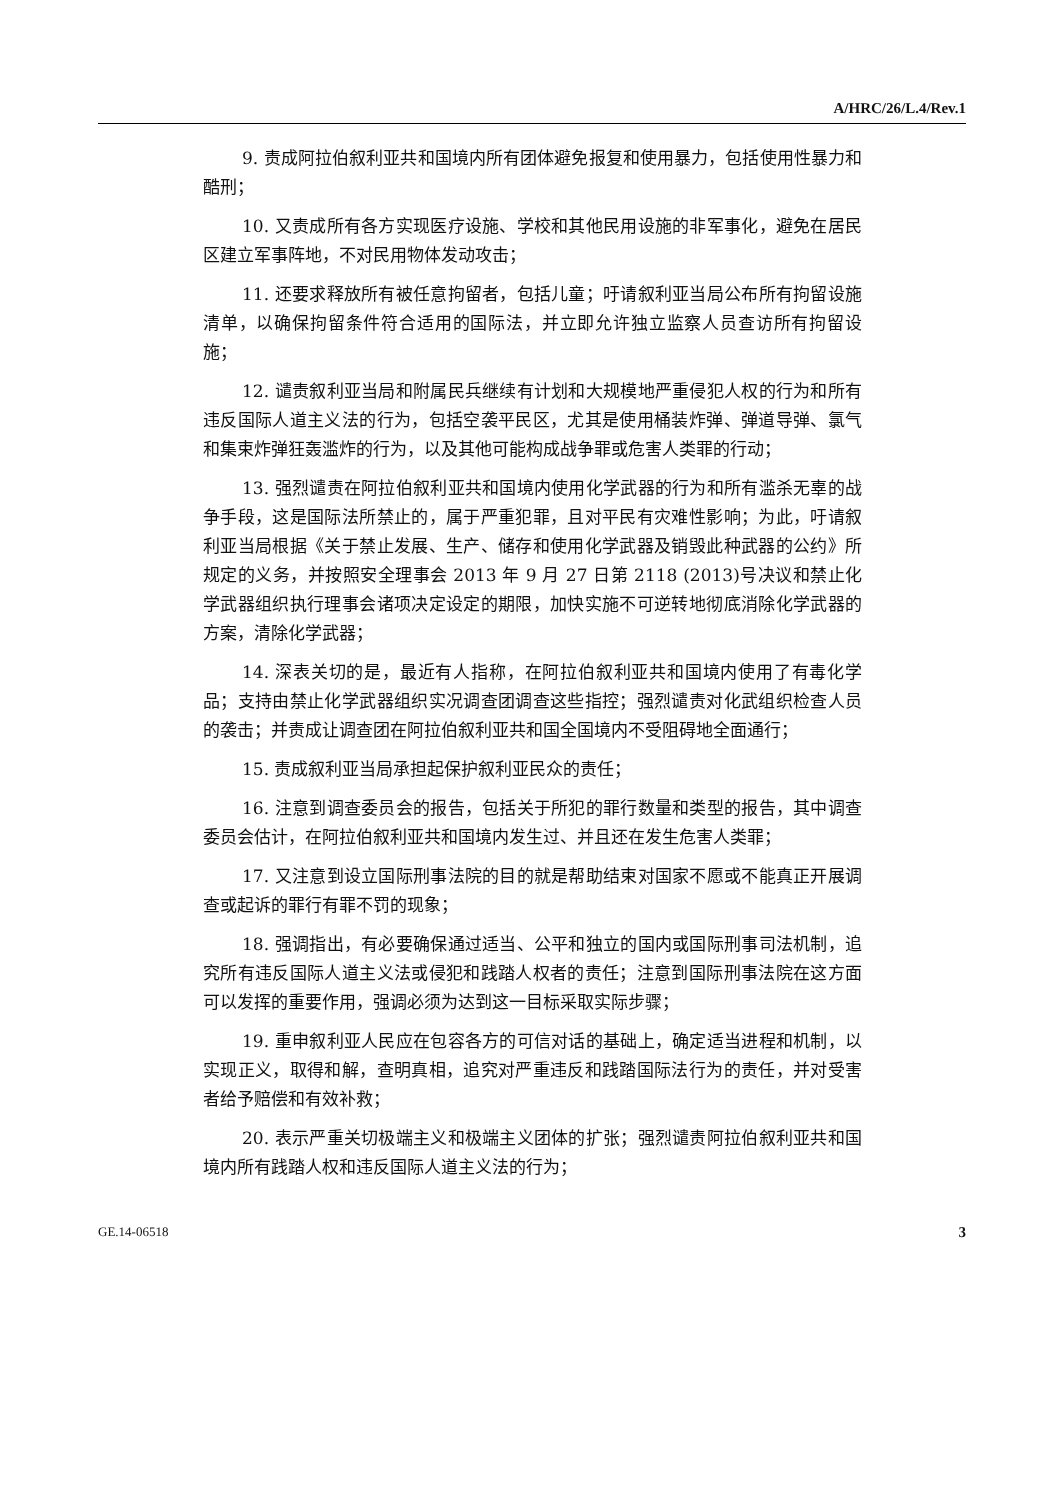A/HRC/26/L.4/Rev.1
9. 责成阿拉伯叙利亚共和国境内所有团体避免报复和使用暴力，包括使用性暴力和酷刑；
10. 又责成所有各方实现医疗设施、学校和其他民用设施的非军事化，避免在居民区建立军事阵地，不对民用物体发动攻击；
11. 还要求释放所有被任意拘留者，包括儿童；吁请叙利亚当局公布所有拘留设施清单，以确保拘留条件符合适用的国际法，并立即允许独立监察人员查访所有拘留设施；
12. 谴责叙利亚当局和附属民兵继续有计划和大规模地严重侵犯人权的行为和所有违反国际人道主义法的行为，包括空袭平民区，尤其是使用桶装炸弹、弹道导弹、氯气和集束炸弹狂轰滥炸的行为，以及其他可能构成战争罪或危害人类罪的行动；
13. 强烈谴责在阿拉伯叙利亚共和国境内使用化学武器的行为和所有滥杀无辜的战争手段，这是国际法所禁止的，属于严重犯罪，且对平民有灾难性影响；为此，吁请叙利亚当局根据《关于禁止发展、生产、储存和使用化学武器及销毁此种武器的公约》所规定的义务，并按照安全理事会 2013 年 9 月 27 日第 2118 (2013)号决议和禁止化学武器组织执行理事会诸项决定设定的期限，加快实施不可逆转地彻底消除化学武器的方案，清除化学武器；
14. 深表关切的是，最近有人指称，在阿拉伯叙利亚共和国境内使用了有毒化学品；支持由禁止化学武器组织实况调查团调查这些指控；强烈谴责对化武组织检查人员的袭击；并责成让调查团在阿拉伯叙利亚共和国全国境内不受阻碍地全面通行；
15. 责成叙利亚当局承担起保护叙利亚民众的责任；
16. 注意到调查委员会的报告，包括关于所犯的罪行数量和类型的报告，其中调查委员会估计，在阿拉伯叙利亚共和国境内发生过、并且还在发生危害人类罪；
17. 又注意到设立国际刑事法院的目的就是帮助结束对国家不愿或不能真正开展调查或起诉的罪行有罪不罚的现象；
18. 强调指出，有必要确保通过适当、公平和独立的国内或国际刑事司法机制，追究所有违反国际人道主义法或侵犯和践踏人权者的责任；注意到国际刑事法院在这方面可以发挥的重要作用，强调必须为达到这一目标采取实际步骤；
19. 重申叙利亚人民应在包容各方的可信对话的基础上，确定适当进程和机制，以实现正义，取得和解，查明真相，追究对严重违反和践踏国际法行为的责任，并对受害者给予赔偿和有效补救；
20. 表示严重关切极端主义和极端主义团体的扩张；强烈谴责阿拉伯叙利亚共和国境内所有践踏人权和违反国际人道主义法的行为；
GE.14-06518 3